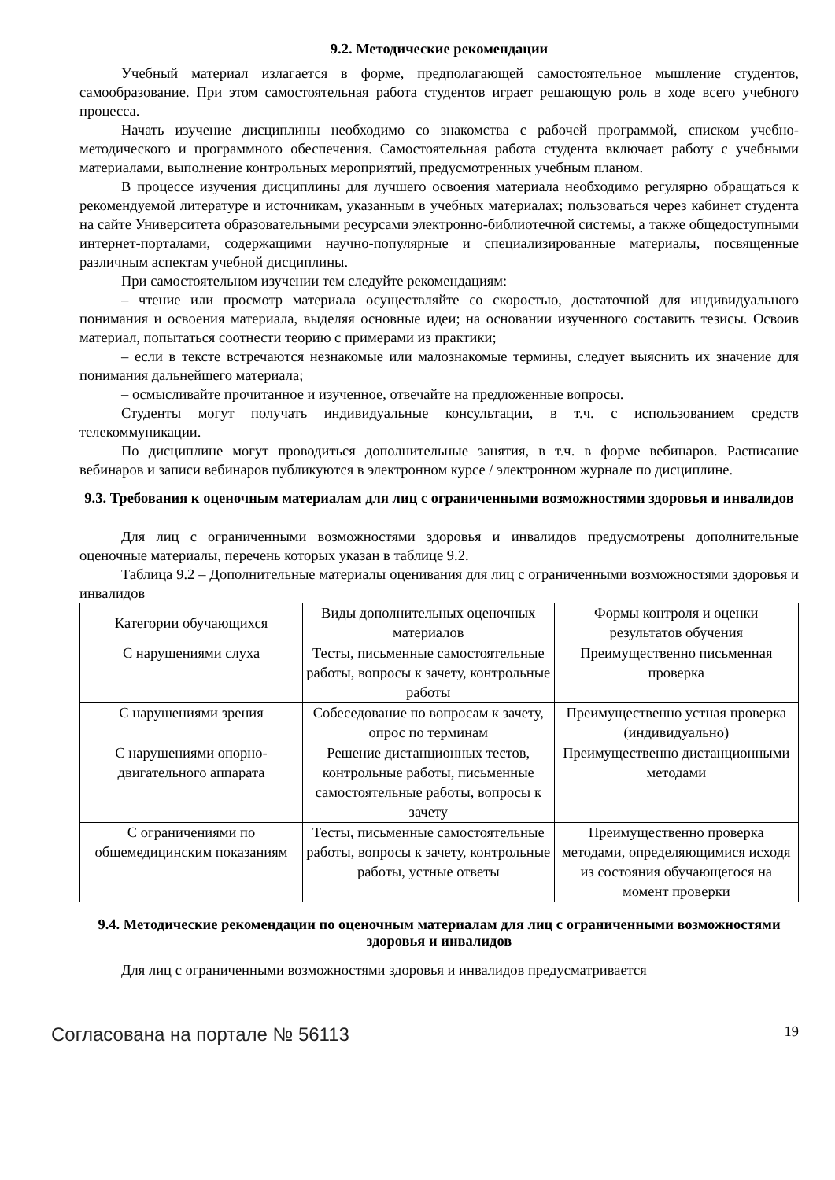9.2. Методические рекомендации
Учебный материал излагается в форме, предполагающей самостоятельное мышление студентов, самообразование. При этом самостоятельная работа студентов играет решающую роль в ходе всего учебного процесса.
Начать изучение дисциплины необходимо со знакомства с рабочей программой, списком учебно-методического и программного обеспечения. Самостоятельная работа студента включает работу с учебными материалами, выполнение контрольных мероприятий, предусмотренных учебным планом.
В процессе изучения дисциплины для лучшего освоения материала необходимо регулярно обращаться к рекомендуемой литературе и источникам, указанным в учебных материалах; пользоваться через кабинет студента на сайте Университета образовательными ресурсами электронно-библиотечной системы, а также общедоступными интернет-порталами, содержащими научно-популярные и специализированные материалы, посвященные различным аспектам учебной дисциплины.
При самостоятельном изучении тем следуйте рекомендациям:
– чтение или просмотр материала осуществляйте со скоростью, достаточной для индивидуального понимания и освоения материала, выделяя основные идеи; на основании изученного составить тезисы. Освоив материал, попытаться соотнести теорию с примерами из практики;
– если в тексте встречаются незнакомые или малознакомые термины, следует выяснить их значение для понимания дальнейшего материала;
– осмысливайте прочитанное и изученное, отвечайте на предложенные вопросы.
Студенты могут получать индивидуальные консультации, в т.ч. с использованием средств телекоммуникации.
По дисциплине могут проводиться дополнительные занятия, в т.ч. в форме вебинаров. Расписание вебинаров и записи вебинаров публикуются в электронном курсе / электронном журнале по дисциплине.
9.3. Требования к оценочным материалам для лиц с ограниченными возможностями здоровья и инвалидов
Для лиц с ограниченными возможностями здоровья и инвалидов предусмотрены дополнительные оценочные материалы, перечень которых указан в таблице 9.2.
Таблица 9.2 – Дополнительные материалы оценивания для лиц с ограниченными возможностями здоровья и инвалидов
| Категории обучающихся | Виды дополнительных оценочных материалов | Формы контроля и оценки результатов обучения |
| С нарушениями слуха | Тесты, письменные самостоятельные работы, вопросы к зачету, контрольные работы | Преимущественно письменная проверка |
| С нарушениями зрения | Собеседование по вопросам к зачету, опрос по терминам | Преимущественно устная проверка (индивидуально) |
| С нарушениями опорно-двигательного аппарата | Решение дистанционных тестов, контрольные работы, письменные самостоятельные работы, вопросы к зачету | Преимущественно дистанционными методами |
| С ограничениями по общемедицинским показаниям | Тесты, письменные самостоятельные работы, вопросы к зачету, контрольные работы, устные ответы | Преимущественно проверка методами, определяющимися исходя из состояния обучающегося на момент проверки |
9.4. Методические рекомендации по оценочным материалам для лиц с ограниченными возможностями здоровья и инвалидов
Для лиц с ограниченными возможностями здоровья и инвалидов предусматривается
Согласована на портале № 56113 19